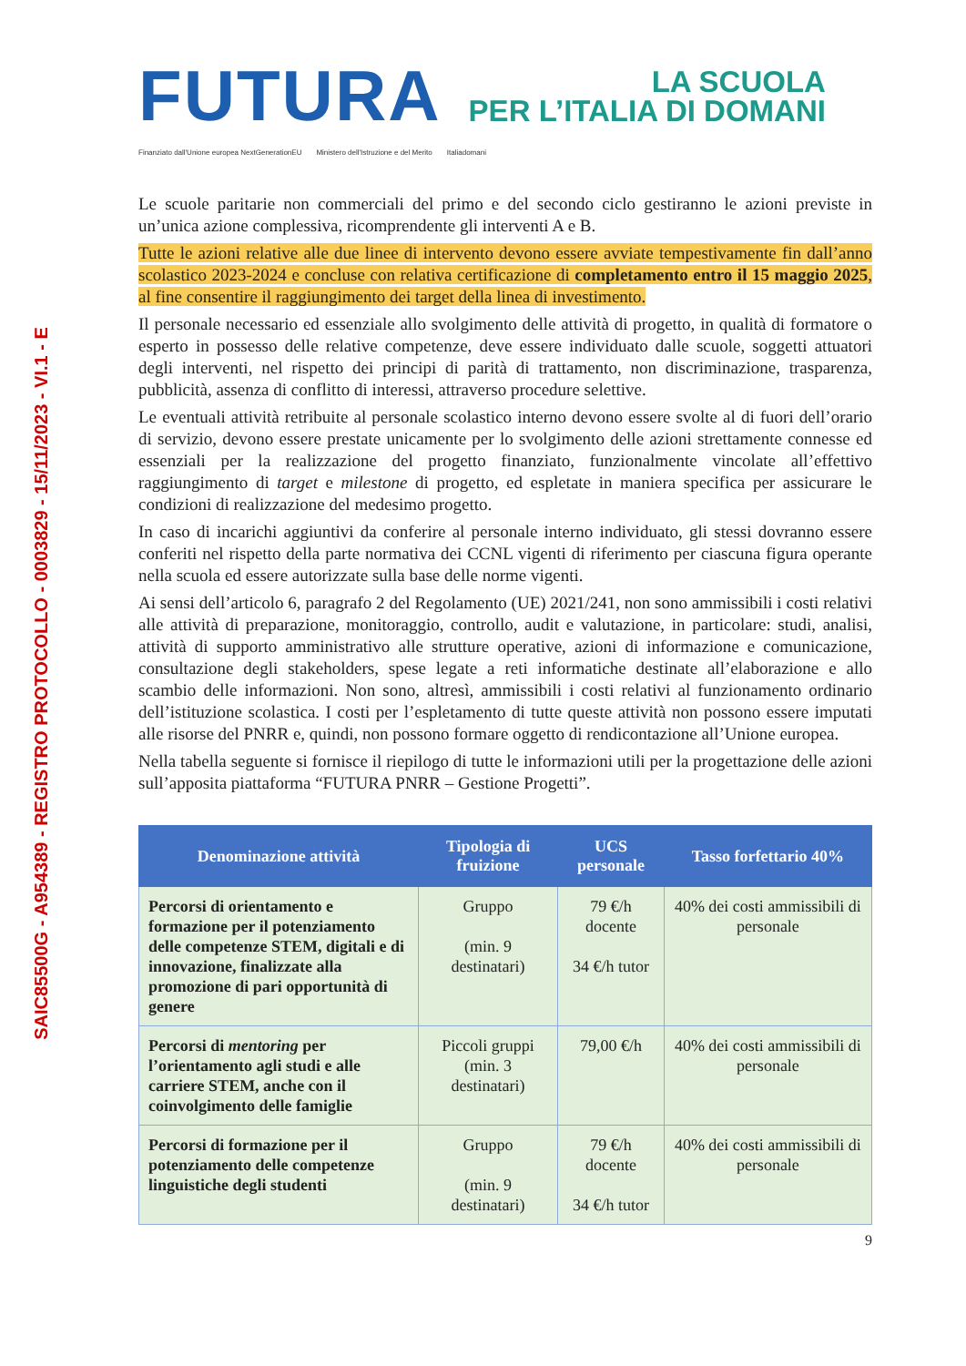SAIC85500G - A954389 - REGISTRO PROTOCOLLO - 0003829 - 15/11/2023 - VI.1 - E
FUTURA
LA SCUOLA
PER L’ITALIA DI DOMANI
Finanziato dall'Unione europea NextGenerationEU Ministero dell'Istruzione e del Merito Italiadomani
Le scuole paritarie non commerciali del primo e del secondo ciclo gestiranno le azioni previste in un’unica azione complessiva, ricomprendente gli interventi A e B.
Tutte le azioni relative alle due linee di intervento devono essere avviate tempestivamente fin dall’anno scolastico 2023-2024 e concluse con relativa certificazione di completamento entro il 15 maggio 2025, al fine consentire il raggiungimento dei target della linea di investimento.
Il personale necessario ed essenziale allo svolgimento delle attività di progetto, in qualità di formatore o esperto in possesso delle relative competenze, deve essere individuato dalle scuole, soggetti attuatori degli interventi, nel rispetto dei principi di parità di trattamento, non discriminazione, trasparenza, pubblicità, assenza di conflitto di interessi, attraverso procedure selettive.
Le eventuali attività retribuite al personale scolastico interno devono essere svolte al di fuori dell’orario di servizio, devono essere prestate unicamente per lo svolgimento delle azioni strettamente connesse ed essenziali per la realizzazione del progetto finanziato, funzionalmente vincolate all’effettivo raggiungimento di target e milestone di progetto, ed espletate in maniera specifica per assicurare le condizioni di realizzazione del medesimo progetto.
In caso di incarichi aggiuntivi da conferire al personale interno individuato, gli stessi dovranno essere conferiti nel rispetto della parte normativa dei CCNL vigenti di riferimento per ciascuna figura operante nella scuola ed essere autorizzate sulla base delle norme vigenti.
Ai sensi dell’articolo 6, paragrafo 2 del Regolamento (UE) 2021/241, non sono ammissibili i costi relativi alle attività di preparazione, monitoraggio, controllo, audit e valutazione, in particolare: studi, analisi, attività di supporto amministrativo alle strutture operative, azioni di informazione e comunicazione, consultazione degli stakeholders, spese legate a reti informatiche destinate all’elaborazione e allo scambio delle informazioni. Non sono, altresì, ammissibili i costi relativi al funzionamento ordinario dell’istituzione scolastica. I costi per l’espletamento di tutte queste attività non possono essere imputati alle risorse del PNRR e, quindi, non possono formare oggetto di rendicontazione all’Unione europea.
Nella tabella seguente si fornisce il riepilogo di tutte le informazioni utili per la progettazione delle azioni sull’apposita piattaforma “FUTURA PNRR – Gestione Progetti”.
| Denominazione attività | Tipologia di fruizione | UCS personale | Tasso forfettario 40% |
| --- | --- | --- | --- |
| Percorsi di orientamento e formazione per il potenziamento delle competenze STEM, digitali e di innovazione, finalizzate alla promozione di pari opportunità di genere | Gruppo (min. 9 destinatari) | 79 €/h docente 34 €/h tutor | 40% dei costi ammissibili di personale |
| Percorsi di mentoring per l’orientamento agli studi e alle carriere STEM, anche con il coinvolgimento delle famiglie | Piccoli gruppi (min. 3 destinatari) | 79,00 €/h | 40% dei costi ammissibili di personale |
| Percorsi di formazione per il potenziamento delle competenze linguistiche degli studenti | Gruppo (min. 9 destinatari) | 79 €/h docente 34 €/h tutor | 40% dei costi ammissibili di personale |
9